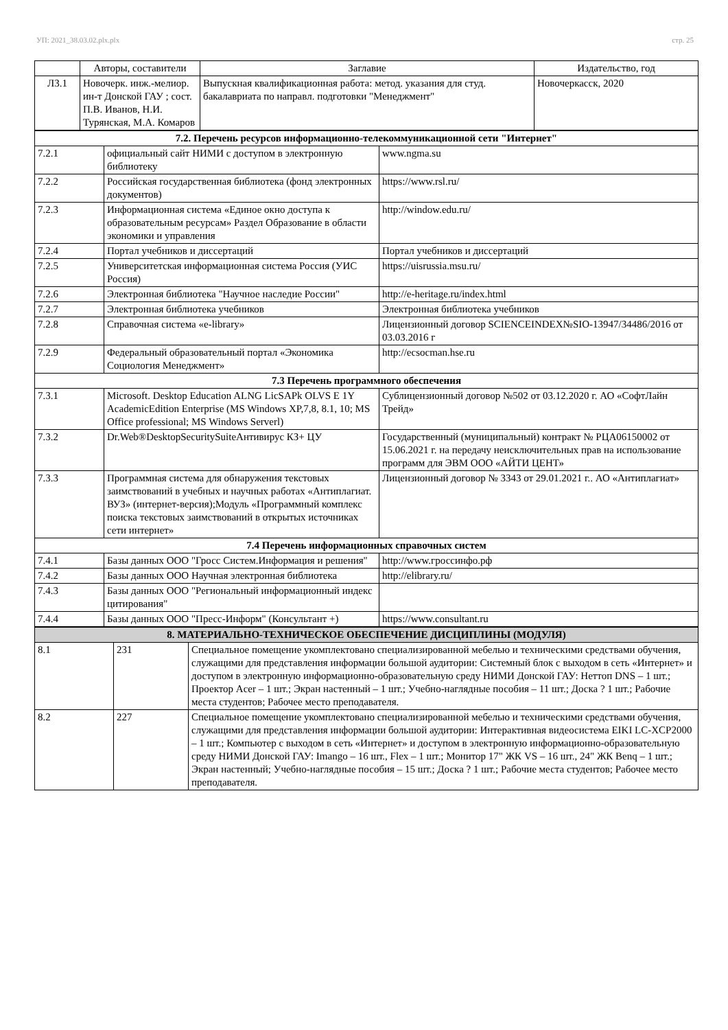УП: 2021_38.03.02.plx.plx стр. 25
| | Авторы, составители | Заглавие | Издательство, год |
| --- | --- | --- | --- |
| Л3.1 | Новочерк. инж.-мелиор. ин-т Донской ГАУ ; сост. П.В. Иванов, Н.И. Турянская, М.А. Комаров | Выпускная квалификационная работа: метод. указания для студ. бакалавриата по направл. подготовки "Менеджмент" | Новочеркасск, 2020 |
| 7.2. Перечень ресурсов информационно-телекоммуникационной сети "Интернет" | | |
| 7.2.1 | официальный сайт НИМИ с доступом в электронную библиотеку | www.ngma.su |
| 7.2.2 | Российская государственная библиотека (фонд электронных документов) | https://www.rsl.ru/ |
| 7.2.3 | Информационная система «Единое окно доступа к образовательным ресурсам» Раздел Образование в области экономики и управления | http://window.edu.ru/ |
| 7.2.4 | Портал учебников и диссертаций | Портал учебников и диссертаций |
| 7.2.5 | Университетская информационная система Россия (УИС Россия) | https://uisrussia.msu.ru/ |
| 7.2.6 | Электронная библиотека "Научное наследие России" | http://e-heritage.ru/index.html |
| 7.2.7 | Электронная библиотека учебников | Электронная библиотека учебников |
| 7.2.8 | Справочная система «e-library» | Лицензионный договор SCIENCEINDEX№SIO-13947/34486/2016 от 03.03.2016 г |
| 7.2.9 | Федеральный образовательный портал «Экономика Социология Менеджмент» | http://ecsocman.hse.ru |
| 7.3 Перечень программного обеспечения | | |
| 7.3.1 | Microsoft. Desktop Education ALNG LicSAPk OLVS E 1Y AcademicEdition Enterprise (MS Windows XP,7,8, 8.1, 10; MS Office professional; MS Windows Serverl) | Сублицензионный договор №502 от 03.12.2020 г. АО «СофтЛайн Трейд» |
| 7.3.2 | Dr.Web®DesktopSecuritySuiteАнтивирус КЗ+ ЦУ | Государственный (муниципальный) контракт № РЦА06150002 от 15.06.2021 г. на передачу неисключительных прав на использование программ для ЭВМ ООО «АЙТИ ЦЕНТ» |
| 7.3.3 | Программная система для обнаружения текстовых заимствований в учебных и научных работах «Антиплагиат. ВУЗ» (интернет-версия);Модуль «Программный комплекс поиска текстовых заимствований в открытых источниках сети интернет» | Лицензионный договор № 3343 от 29.01.2021 г.. АО «Антиплагиат» |
| 7.4 Перечень информационных справочных систем | | |
| 7.4.1 | Базы данных ООО "Гросс Систем.Информация и решения" | http://www.гроссинфо.рф |
| 7.4.2 | Базы данных ООО Научная электронная библиотека | http://elibrary.ru/ |
| 7.4.3 | Базы данных ООО "Региональный информационный индекс цитирования" | |
| 7.4.4 | Базы данных ООО "Пресс-Информ" (Консультант +) | https://www.consultant.ru |
| 8. МАТЕРИАЛЬНО-ТЕХНИЧЕСКОЕ ОБЕСПЕЧЕНИЕ ДИСЦИПЛИНЫ (МОДУЛЯ) | | |
| 8.1 | 231 | Специальное помещение укомплектовано специализированной мебелью и техническими средствами обучения, служащими для представления информации большой аудитории: Системный блок с выходом в сеть «Интернет» и доступом в электронную информационно-образовательную среду НИМИ Донской ГАУ: Неттоп DNS – 1 шт.; Проектор Acer – 1 шт.; Экран настенный – 1 шт.; Учебно-наглядные пособия – 11 шт.; Доска ? 1 шт.; Рабочие места студентов; Рабочее место преподавателя. |
| 8.2 | 227 | Специальное помещение укомплектовано специализированной мебелью и техническими средствами обучения, служащими для представления информации большой аудитории: Интерактивная видеосистема EIKI LC-XCP2000 – 1 шт.; Компьютер с выходом в сеть «Интернет» и доступом в электронную информационно-образовательную среду НИМИ Донской ГАУ: Imango – 16 шт., Flex – 1 шт.; Монитор 17" ЖК VS – 16 шт., 24" ЖК Benq – 1 шт.; Экран настенный; Учебно-наглядные пособия – 15 шт.; Доска ? 1 шт.; Рабочие места студентов; Рабочее место преподавателя. |